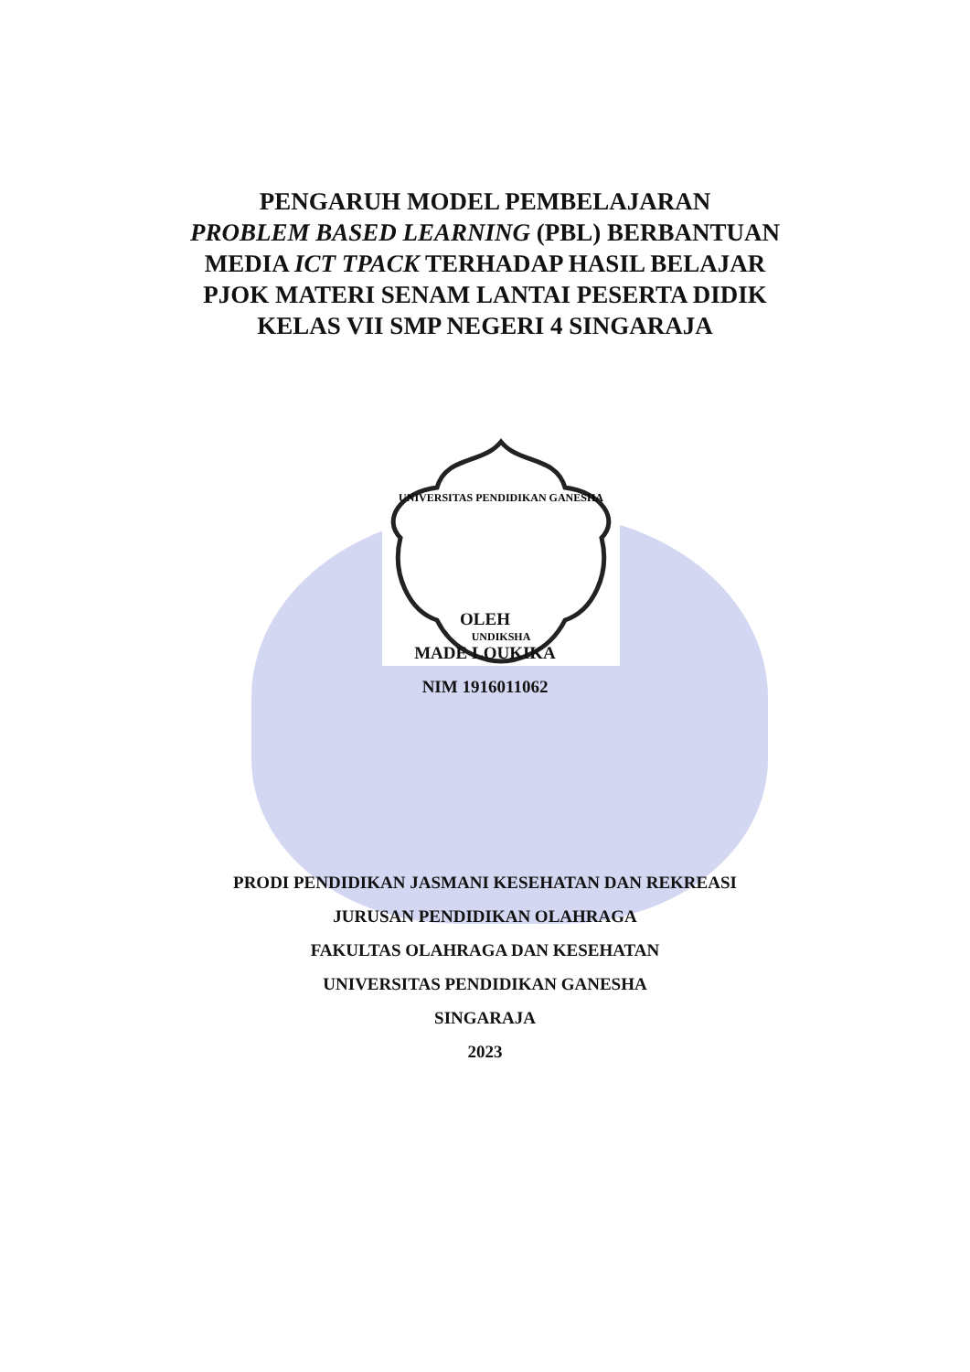UNDIKSHA
UNIVERSITAS PENDIDIKAN GANESHA
PENGARUH MODEL PEMBELAJARAN
PROBLEM BASED LEARNING (PBL) BERBANTUAN
MEDIA ICT TPACK TERHADAP HASIL BELAJAR
PJOK MATERI SENAM LANTAI PESERTA DIDIK
KELAS VII SMP NEGERI 4 SINGARAJA
OLEH
MADE LOUKIKA
NIM 1916011062
PRODI PENDIDIKAN JASMANI KESEHATAN DAN REKREASI
JURUSAN PENDIDIKAN OLAHRAGA
FAKULTAS OLAHRAGA DAN KESEHATAN
UNIVERSITAS PENDIDIKAN GANESHA
SINGARAJA
2023